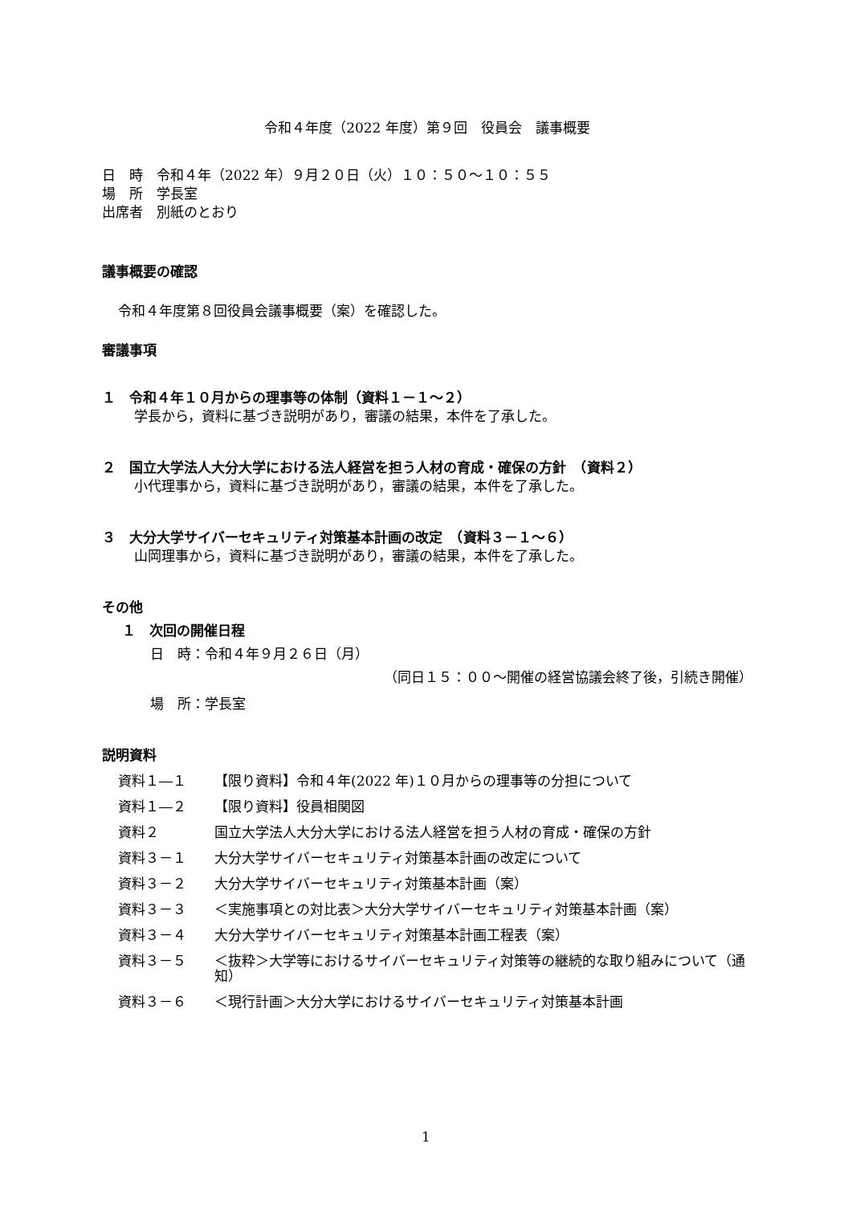令和４年度（2022 年度）第９回　役員会　議事概要
日　時　令和４年（2022 年）９月２０日（火）１０：５０～１０：５５
場　所　学長室
出席者　別紙のとおり
議事概要の確認
令和４年度第８回役員会議事概要（案）を確認した。
審議事項
１　令和４年１０月からの理事等の体制（資料１－１～２）
学長から，資料に基づき説明があり，審議の結果，本件を了承した。
２　国立大学法人大分大学における法人経営を担う人材の育成・確保の方針　（資料２）
小代理事から，資料に基づき説明があり，審議の結果，本件を了承した。
３　大分大学サイバーセキュリティ対策基本計画の改定　（資料３－１～６）
山岡理事から，資料に基づき説明があり，審議の結果，本件を了承した。
その他
１　次回の開催日程
日　時：令和４年９月２６日（月）
（同日１５：００～開催の経営協議会終了後，引続き開催）
場　所：学長室
説明資料
| 資料１―１ | 【限り資料】令和４年(2022 年)１０月からの理事等の分担について |
| 資料１―２ | 【限り資料】役員相関図 |
| 資料２ | 国立大学法人大分大学における法人経営を担う人材の育成・確保の方針 |
| 資料３－１ | 大分大学サイバーセキュリティ対策基本計画の改定について |
| 資料３－２ | 大分大学サイバーセキュリティ対策基本計画（案） |
| 資料３－３ | ＜実施事項との対比表＞大分大学サイバーセキュリティ対策基本計画（案） |
| 資料３－４ | 大分大学サイバーセキュリティ対策基本計画工程表（案） |
| 資料３－５ | ＜抜粋＞大学等におけるサイバーセキュリティ対策等の継続的な取り組みについて（通知） |
| 資料３－６ | ＜現行計画＞大分大学におけるサイバーセキュリティ対策基本計画 |
1